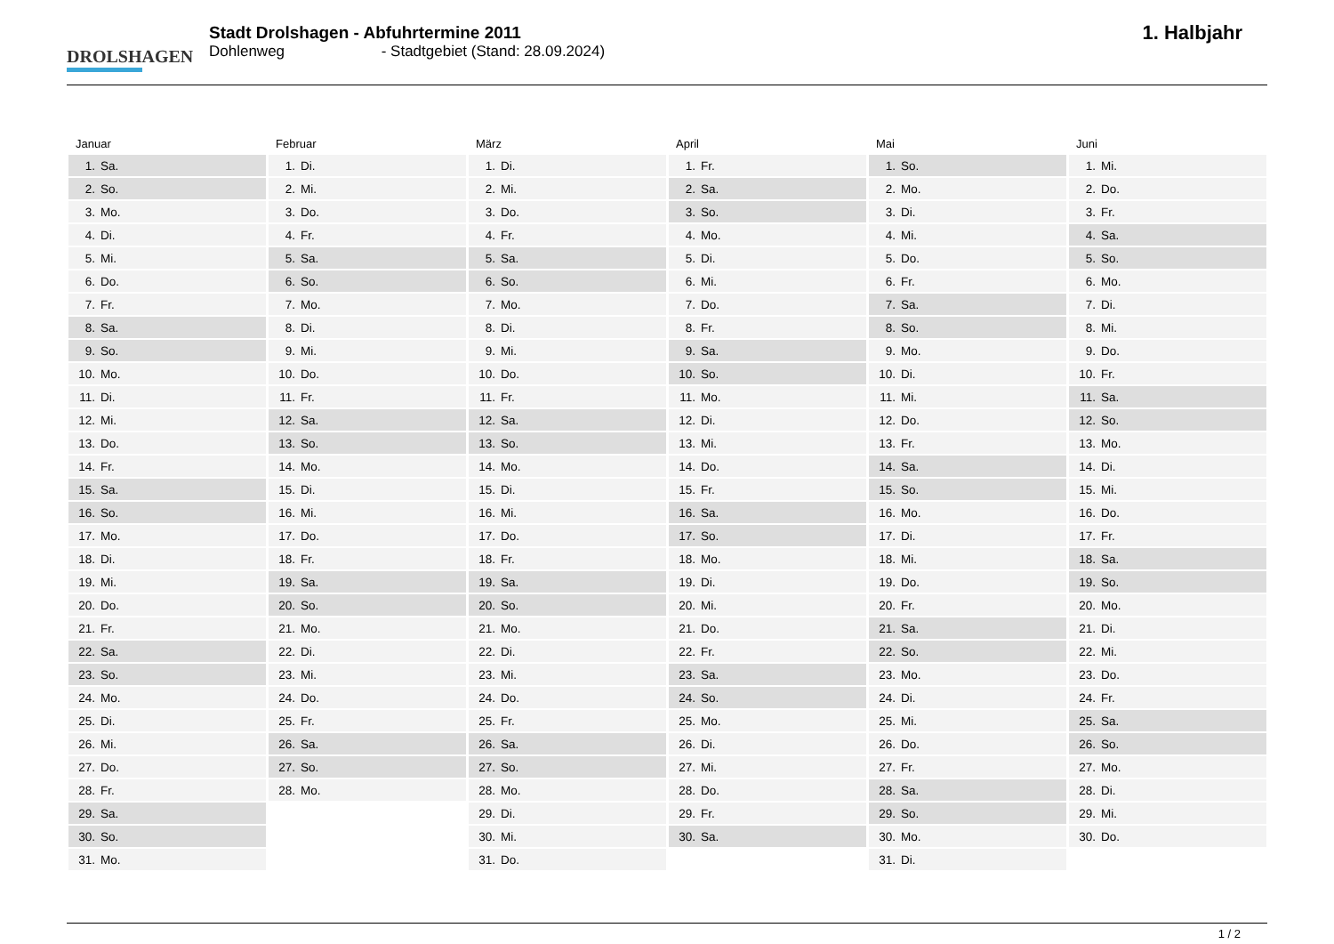DROLSHAGEN
Stadt Drolshagen - Abfuhrtermine 2011
Dohlenweg - Stadtgebiet (Stand: 28.09.2024)
1. Halbjahr
Januar
| 1. | Sa. |
| 2. | So. |
| 3. | Mo. |
| 4. | Di. |
| 5. | Mi. |
| 6. | Do. |
| 7. | Fr. |
| 8. | Sa. |
| 9. | So. |
| 10. | Mo. |
| 11. | Di. |
| 12. | Mi. |
| 13. | Do. |
| 14. | Fr. |
| 15. | Sa. |
| 16. | So. |
| 17. | Mo. |
| 18. | Di. |
| 19. | Mi. |
| 20. | Do. |
| 21. | Fr. |
| 22. | Sa. |
| 23. | So. |
| 24. | Mo. |
| 25. | Di. |
| 26. | Mi. |
| 27. | Do. |
| 28. | Fr. |
| 29. | Sa. |
| 30. | So. |
| 31. | Mo. |
Februar
| 1. | Di. |
| 2. | Mi. |
| 3. | Do. |
| 4. | Fr. |
| 5. | Sa. |
| 6. | So. |
| 7. | Mo. |
| 8. | Di. |
| 9. | Mi. |
| 10. | Do. |
| 11. | Fr. |
| 12. | Sa. |
| 13. | So. |
| 14. | Mo. |
| 15. | Di. |
| 16. | Mi. |
| 17. | Do. |
| 18. | Fr. |
| 19. | Sa. |
| 20. | So. |
| 21. | Mo. |
| 22. | Di. |
| 23. | Mi. |
| 24. | Do. |
| 25. | Fr. |
| 26. | Sa. |
| 27. | So. |
| 28. | Mo. |
März
| 1. | Di. |
| 2. | Mi. |
| 3. | Do. |
| 4. | Fr. |
| 5. | Sa. |
| 6. | So. |
| 7. | Mo. |
| 8. | Di. |
| 9. | Mi. |
| 10. | Do. |
| 11. | Fr. |
| 12. | Sa. |
| 13. | So. |
| 14. | Mo. |
| 15. | Di. |
| 16. | Mi. |
| 17. | Do. |
| 18. | Fr. |
| 19. | Sa. |
| 20. | So. |
| 21. | Mo. |
| 22. | Di. |
| 23. | Mi. |
| 24. | Do. |
| 25. | Fr. |
| 26. | Sa. |
| 27. | So. |
| 28. | Mo. |
| 29. | Di. |
| 30. | Mi. |
| 31. | Do. |
April
| 1. | Fr. |
| 2. | Sa. |
| 3. | So. |
| 4. | Mo. |
| 5. | Di. |
| 6. | Mi. |
| 7. | Do. |
| 8. | Fr. |
| 9. | Sa. |
| 10. | So. |
| 11. | Mo. |
| 12. | Di. |
| 13. | Mi. |
| 14. | Do. |
| 15. | Fr. |
| 16. | Sa. |
| 17. | So. |
| 18. | Mo. |
| 19. | Di. |
| 20. | Mi. |
| 21. | Do. |
| 22. | Fr. |
| 23. | Sa. |
| 24. | So. |
| 25. | Mo. |
| 26. | Di. |
| 27. | Mi. |
| 28. | Do. |
| 29. | Fr. |
| 30. | Sa. |
Mai
| 1. | So. |
| 2. | Mo. |
| 3. | Di. |
| 4. | Mi. |
| 5. | Do. |
| 6. | Fr. |
| 7. | Sa. |
| 8. | So. |
| 9. | Mo. |
| 10. | Di. |
| 11. | Mi. |
| 12. | Do. |
| 13. | Fr. |
| 14. | Sa. |
| 15. | So. |
| 16. | Mo. |
| 17. | Di. |
| 18. | Mi. |
| 19. | Do. |
| 20. | Fr. |
| 21. | Sa. |
| 22. | So. |
| 23. | Mo. |
| 24. | Di. |
| 25. | Mi. |
| 26. | Do. |
| 27. | Fr. |
| 28. | Sa. |
| 29. | So. |
| 30. | Mo. |
| 31. | Di. |
Juni
| 1. | Mi. |
| 2. | Do. |
| 3. | Fr. |
| 4. | Sa. |
| 5. | So. |
| 6. | Mo. |
| 7. | Di. |
| 8. | Mi. |
| 9. | Do. |
| 10. | Fr. |
| 11. | Sa. |
| 12. | So. |
| 13. | Mo. |
| 14. | Di. |
| 15. | Mi. |
| 16. | Do. |
| 17. | Fr. |
| 18. | Sa. |
| 19. | So. |
| 20. | Mo. |
| 21. | Di. |
| 22. | Mi. |
| 23. | Do. |
| 24. | Fr. |
| 25. | Sa. |
| 26. | So. |
| 27. | Mo. |
| 28. | Di. |
| 29. | Mi. |
| 30. | Do. |
1 / 2